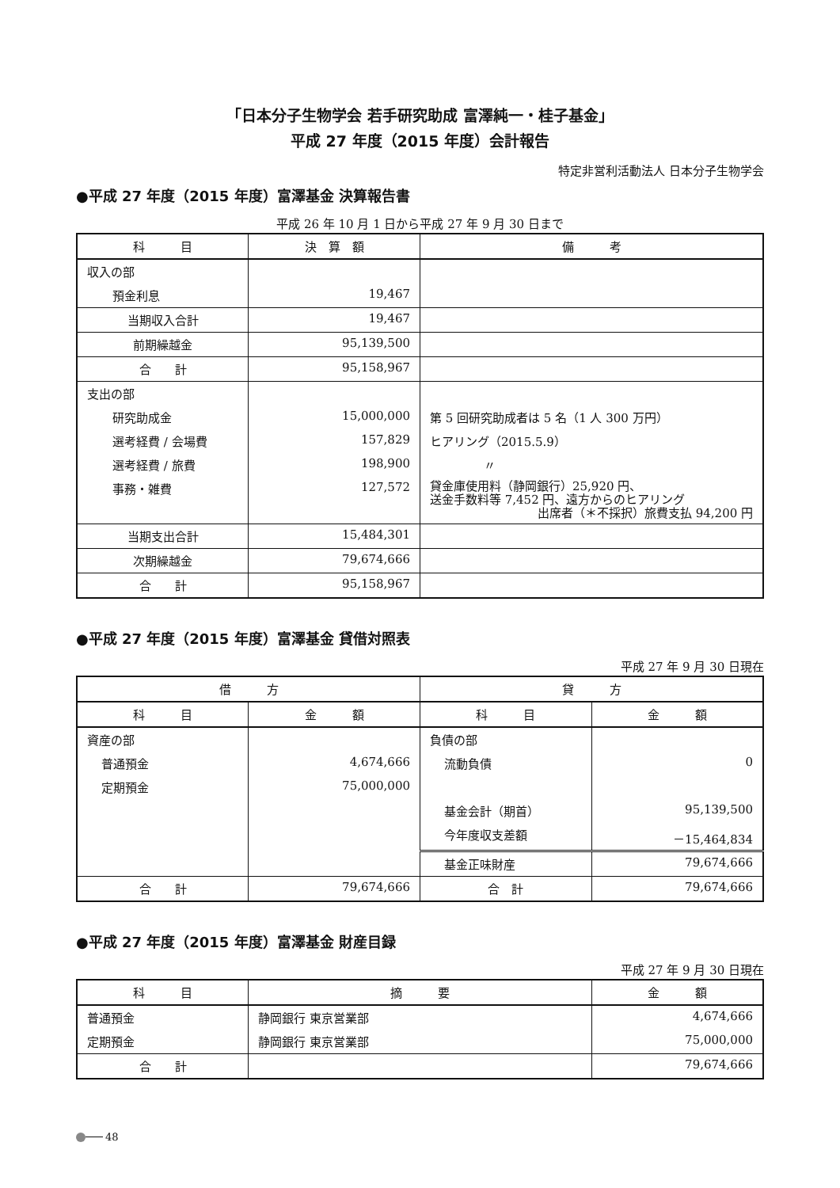「日本分子生物学会 若手研究助成 富澤純一・桂子基金」
平成 27 年度（2015 年度）会計報告
特定非営利活動法人 日本分子生物学会
●平成 27 年度（2015 年度）富澤基金 決算報告書
平成 26 年 10 月 1 日から平成 27 年 9 月 30 日まで
| 科 目 | 決 算 額 | 備 考 |
| --- | --- | --- |
| 収入の部 | | |
| 預金利息 | 19,467 | |
| 当期収入合計 | 19,467 | |
| 前期繰越金 | 95,139,500 | |
| 合 計 | 95,158,967 | |
| 支出の部 | | |
| 研究助成金 | 15,000,000 | 第 5 回研究助成者は 5 名（1 人 300 万円） |
| 選考経費 / 会場費 | 157,829 | ヒアリング（2015.5.9） |
| 選考経費 / 旅費 | 198,900 | 〃 |
| 事務・雑費 | 127,572 | 貸金庫使用料（静岡銀行）25,920 円、 送金手数料等 7,452 円、遠方からのヒアリング 出席者（＊不採択）旅費支払 94,200 円 |
| 当期支出合計 | 15,484,301 | |
| 次期繰越金 | 79,674,666 | |
| 合 計 | 95,158,967 | |
●平成 27 年度（2015 年度）富澤基金 貸借対照表
平成 27 年 9 月 30 日現在
| 借 方 | | 貸 方 | |
| --- | --- | --- | --- |
| 科 目 | 金 額 | 科 目 | 金 額 |
| 資産の部 | | 負債の部 | |
| 普通預金 | 4,674,666 | 流動負債 | 0 |
| 定期預金 | 75,000,000 | | |
| | | 基金会計（期首） | 95,139,500 |
| | | 今年度収支差額 | －15,464,834 |
| | | 基金正味財産 | 79,674,666 |
| 合 計 | 79,674,666 | 合 計 | 79,674,666 |
●平成 27 年度（2015 年度）富澤基金 財産目録
平成 27 年 9 月 30 日現在
| 科 目 | 摘 要 | 金 額 |
| --- | --- | --- |
| 普通預金 | 静岡銀行 東京営業部 | 4,674,666 |
| 定期預金 | 静岡銀行 東京営業部 | 75,000,000 |
| 合 計 | | 79,674,666 |
48